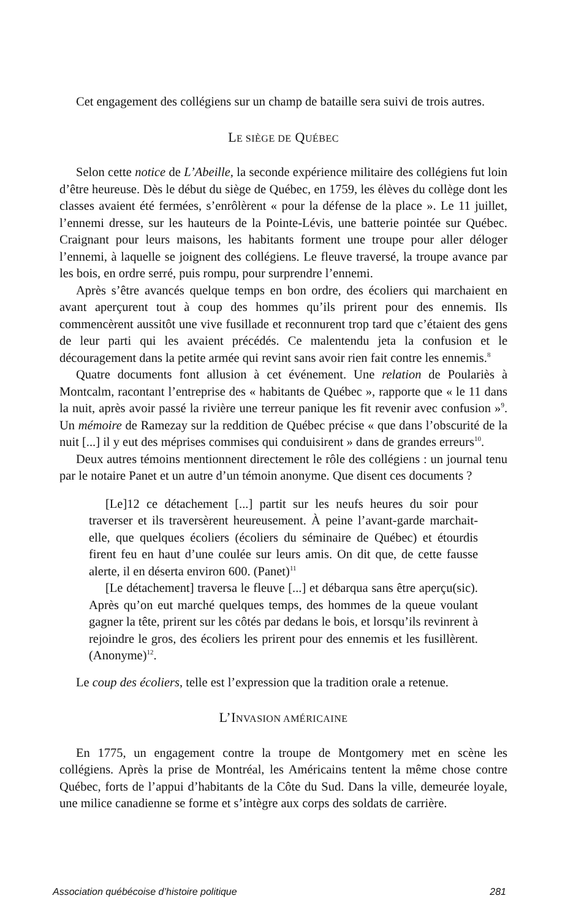Cet engagement des collégiens sur un champ de bataille sera suivi de trois autres.
LE SIÈGE DE QUÉBEC
Selon cette notice de L’Abeille, la seconde expérience militaire des collégiens fut loin d’être heureuse. Dès le début du siège de Québec, en 1759, les élèves du collège dont les classes avaient été fermées, s’enrôlèrent « pour la défense de la place ». Le 11 juillet, l’ennemi dresse, sur les hauteurs de la Pointe-Lévis, une batterie pointée sur Québec. Craignant pour leurs maisons, les habitants forment une troupe pour aller déloger l’ennemi, à laquelle se joignent des collégiens. Le fleuve traversé, la troupe avance par les bois, en ordre serré, puis rompu, pour surprendre l’ennemi.
Après s’être avancés quelque temps en bon ordre, des écoliers qui marchaient en avant aperçurent tout à coup des hommes qu’ils prirent pour des ennemis. Ils commencèrent aussitôt une vive fusillade et reconnurent trop tard que c’étaient des gens de leur parti qui les avaient précédés. Ce malentendu jeta la confusion et le découragement dans la petite armée qui revint sans avoir rien fait contre les ennemis.<sup>8</sup>
Quatre documents font allusion à cet événement. Une relation de Poulariès à Montcalm, racontant l’entreprise des « habitants de Québec », rapporte que « le 11 dans la nuit, après avoir passé la rivière une terreur panique les fit revenir avec confusion »<sup>9</sup>. Un mémoire de Ramezay sur la reddition de Québec précise « que dans l’obscurité de la nuit [...] il y eut des méprises commises qui conduisirent » dans de grandes erreurs<sup>10</sup>.
Deux autres témoins mentionnent directement le rôle des collégiens : un journal tenu par le notaire Panet et un autre d’un témoin anonyme. Que disent ces documents ?
[Le]12 ce détachement [...] partit sur les neufs heures du soir pour traverser et ils traversèrent heureusement. À peine l’avant-garde marchait-elle, que quelques écoliers (écoliers du séminaire de Québec) et étourdis firent feu en haut d’une coulée sur leurs amis. On dit que, de cette fausse alerte, il en déserta environ 600. (Panet)<sup>11</sup>
[Le détachement] traversa le fleuve [...] et débarqua sans être aperçu(sic). Après qu’on eut marché quelques temps, des hommes de la queue voulant gagner la tête, prirent sur les côtés par dedans le bois, et lorsqu’ils revinrent à rejoindre le gros, des écoliers les prirent pour des ennemis et les fusillèrent. (Anonyme)<sup>12</sup>.
Le coup des écoliers, telle est l’expression que la tradition orale a retenue.
L’INVASION AMÉRICAINE
En 1775, un engagement contre la troupe de Montgomery met en scène les collégiens. Après la prise de Montréal, les Américains tentent la même chose contre Québec, forts de l’appui d’habitants de la Côte du Sud. Dans la ville, demeurée loyale, une milice canadienne se forme et s’intègre aux corps des soldats de carrière.
Association québécoise d’histoire politique 281